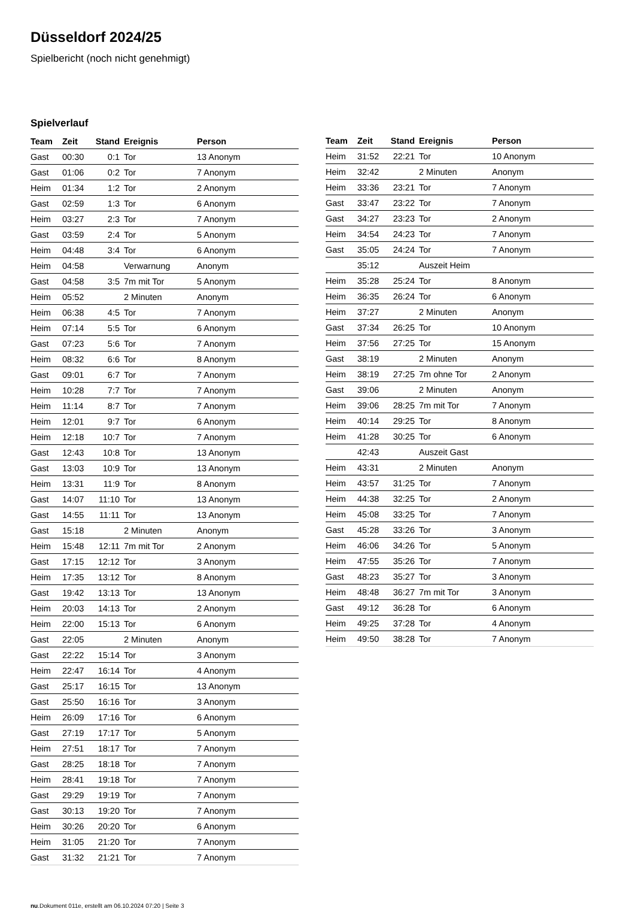Düsseldorf 2024/25
Spielbericht (noch nicht genehmigt)
Spielverlauf
| Team | Zeit | Stand | Ereignis | Person |
| --- | --- | --- | --- | --- |
| Gast | 00:30 | 0:1 | Tor | 13 Anonym |
| Gast | 01:06 | 0:2 | Tor | 7 Anonym |
| Heim | 01:34 | 1:2 | Tor | 2 Anonym |
| Gast | 02:59 | 1:3 | Tor | 6 Anonym |
| Heim | 03:27 | 2:3 | Tor | 7 Anonym |
| Gast | 03:59 | 2:4 | Tor | 5 Anonym |
| Heim | 04:48 | 3:4 | Tor | 6 Anonym |
| Heim | 04:58 | | Verwarnung | Anonym |
| Gast | 04:58 | 3:5 | 7m mit Tor | 5 Anonym |
| Heim | 05:52 | | 2 Minuten | Anonym |
| Heim | 06:38 | 4:5 | Tor | 7 Anonym |
| Heim | 07:14 | 5:5 | Tor | 6 Anonym |
| Gast | 07:23 | 5:6 | Tor | 7 Anonym |
| Heim | 08:32 | 6:6 | Tor | 8 Anonym |
| Gast | 09:01 | 6:7 | Tor | 7 Anonym |
| Heim | 10:28 | 7:7 | Tor | 7 Anonym |
| Heim | 11:14 | 8:7 | Tor | 7 Anonym |
| Heim | 12:01 | 9:7 | Tor | 6 Anonym |
| Heim | 12:18 | 10:7 | Tor | 7 Anonym |
| Gast | 12:43 | 10:8 | Tor | 13 Anonym |
| Gast | 13:03 | 10:9 | Tor | 13 Anonym |
| Heim | 13:31 | 11:9 | Tor | 8 Anonym |
| Gast | 14:07 | 11:10 | Tor | 13 Anonym |
| Gast | 14:55 | 11:11 | Tor | 13 Anonym |
| Gast | 15:18 | | 2 Minuten | Anonym |
| Heim | 15:48 | 12:11 | 7m mit Tor | 2 Anonym |
| Gast | 17:15 | 12:12 | Tor | 3 Anonym |
| Heim | 17:35 | 13:12 | Tor | 8 Anonym |
| Gast | 19:42 | 13:13 | Tor | 13 Anonym |
| Heim | 20:03 | 14:13 | Tor | 2 Anonym |
| Heim | 22:00 | 15:13 | Tor | 6 Anonym |
| Gast | 22:05 | | 2 Minuten | Anonym |
| Gast | 22:22 | 15:14 | Tor | 3 Anonym |
| Heim | 22:47 | 16:14 | Tor | 4 Anonym |
| Gast | 25:17 | 16:15 | Tor | 13 Anonym |
| Gast | 25:50 | 16:16 | Tor | 3 Anonym |
| Heim | 26:09 | 17:16 | Tor | 6 Anonym |
| Gast | 27:19 | 17:17 | Tor | 5 Anonym |
| Heim | 27:51 | 18:17 | Tor | 7 Anonym |
| Gast | 28:25 | 18:18 | Tor | 7 Anonym |
| Heim | 28:41 | 19:18 | Tor | 7 Anonym |
| Gast | 29:29 | 19:19 | Tor | 7 Anonym |
| Gast | 30:13 | 19:20 | Tor | 7 Anonym |
| Heim | 30:26 | 20:20 | Tor | 6 Anonym |
| Heim | 31:05 | 21:20 | Tor | 7 Anonym |
| Gast | 31:32 | 21:21 | Tor | 7 Anonym |
| Team | Zeit | Stand | Ereignis | Person |
| --- | --- | --- | --- | --- |
| Heim | 31:52 | 22:21 | Tor | 10 Anonym |
| Heim | 32:42 | | 2 Minuten | Anonym |
| Heim | 33:36 | 23:21 | Tor | 7 Anonym |
| Gast | 33:47 | 23:22 | Tor | 7 Anonym |
| Gast | 34:27 | 23:23 | Tor | 2 Anonym |
| Heim | 34:54 | 24:23 | Tor | 7 Anonym |
| Gast | 35:05 | 24:24 | Tor | 7 Anonym |
| | 35:12 | | Auszeit Heim | |
| Heim | 35:28 | 25:24 | Tor | 8 Anonym |
| Heim | 36:35 | 26:24 | Tor | 6 Anonym |
| Heim | 37:27 | | 2 Minuten | Anonym |
| Gast | 37:34 | 26:25 | Tor | 10 Anonym |
| Heim | 37:56 | 27:25 | Tor | 15 Anonym |
| Gast | 38:19 | | 2 Minuten | Anonym |
| Heim | 38:19 | 27:25 | 7m ohne Tor | 2 Anonym |
| Gast | 39:06 | | 2 Minuten | Anonym |
| Heim | 39:06 | 28:25 | 7m mit Tor | 7 Anonym |
| Heim | 40:14 | 29:25 | Tor | 8 Anonym |
| Heim | 41:28 | 30:25 | Tor | 6 Anonym |
| | 42:43 | | Auszeit Gast | |
| Heim | 43:31 | | 2 Minuten | Anonym |
| Heim | 43:57 | 31:25 | Tor | 7 Anonym |
| Heim | 44:38 | 32:25 | Tor | 2 Anonym |
| Heim | 45:08 | 33:25 | Tor | 7 Anonym |
| Gast | 45:28 | 33:26 | Tor | 3 Anonym |
| Heim | 46:06 | 34:26 | Tor | 5 Anonym |
| Heim | 47:55 | 35:26 | Tor | 7 Anonym |
| Gast | 48:23 | 35:27 | Tor | 3 Anonym |
| Heim | 48:48 | 36:27 | 7m mit Tor | 3 Anonym |
| Gast | 49:12 | 36:28 | Tor | 6 Anonym |
| Heim | 49:25 | 37:28 | Tor | 4 Anonym |
| Heim | 49:50 | 38:28 | Tor | 7 Anonym |
nu.Dokument 011e, erstellt am 06.10.2024 07:20 | Seite 3